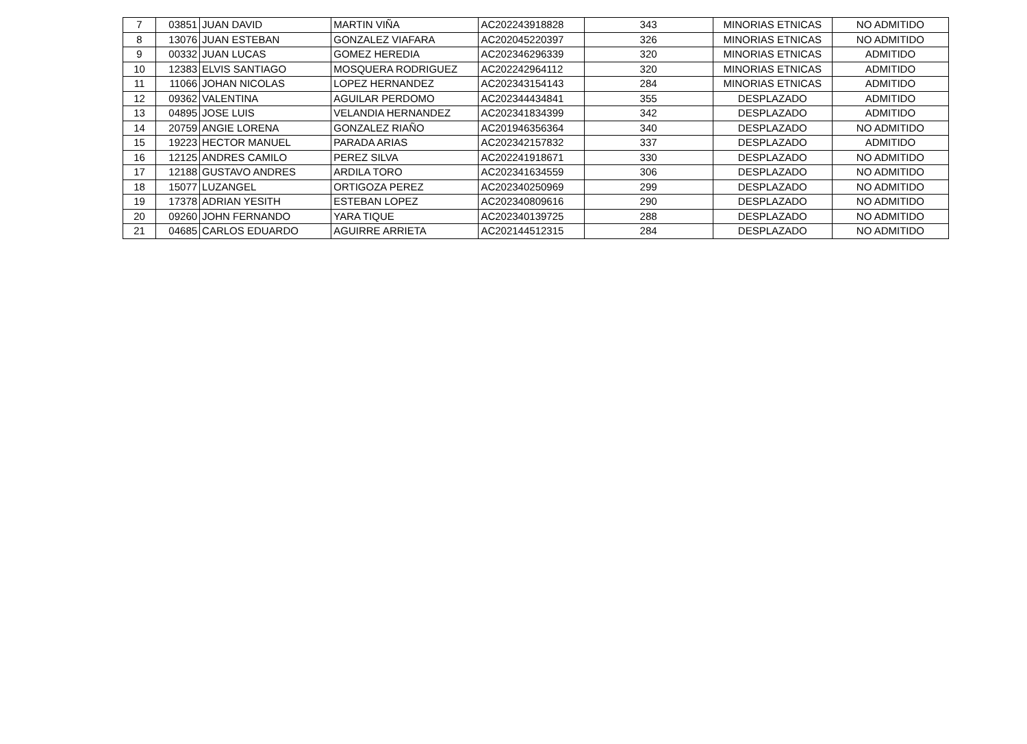| 7 | 03851 | JUAN DAVID | MARTIN VIÑA | AC202243918828 | 343 | MINORIAS ETNICAS | NO ADMITIDO |
| 8 | 13076 | JUAN ESTEBAN | GONZALEZ VIAFARA | AC202045220397 | 326 | MINORIAS ETNICAS | NO ADMITIDO |
| 9 | 00332 | JUAN LUCAS | GOMEZ HEREDIA | AC202346296339 | 320 | MINORIAS ETNICAS | ADMITIDO |
| 10 | 12383 | ELVIS SANTIAGO | MOSQUERA RODRIGUEZ | AC202242964112 | 320 | MINORIAS ETNICAS | ADMITIDO |
| 11 | 11066 | JOHAN NICOLAS | LOPEZ HERNANDEZ | AC202343154143 | 284 | MINORIAS ETNICAS | ADMITIDO |
| 12 | 09362 | VALENTINA | AGUILAR PERDOMO | AC202344434841 | 355 | DESPLAZADO | ADMITIDO |
| 13 | 04895 | JOSE LUIS | VELANDIA HERNANDEZ | AC202341834399 | 342 | DESPLAZADO | ADMITIDO |
| 14 | 20759 | ANGIE LORENA | GONZALEZ RIAÑO | AC201946356364 | 340 | DESPLAZADO | NO ADMITIDO |
| 15 | 19223 | HECTOR MANUEL | PARADA ARIAS | AC202342157832 | 337 | DESPLAZADO | ADMITIDO |
| 16 | 12125 | ANDRES CAMILO | PEREZ SILVA | AC202241918671 | 330 | DESPLAZADO | NO ADMITIDO |
| 17 | 12188 | GUSTAVO ANDRES | ARDILA TORO | AC202341634559 | 306 | DESPLAZADO | NO ADMITIDO |
| 18 | 15077 | LUZANGEL | ORTIGOZA PEREZ | AC202340250969 | 299 | DESPLAZADO | NO ADMITIDO |
| 19 | 17378 | ADRIAN YESITH | ESTEBAN LOPEZ | AC202340809616 | 290 | DESPLAZADO | NO ADMITIDO |
| 20 | 09260 | JOHN FERNANDO | YARA TIQUE | AC202340139725 | 288 | DESPLAZADO | NO ADMITIDO |
| 21 | 04685 | CARLOS EDUARDO | AGUIRRE ARRIETA | AC202144512315 | 284 | DESPLAZADO | NO ADMITIDO |